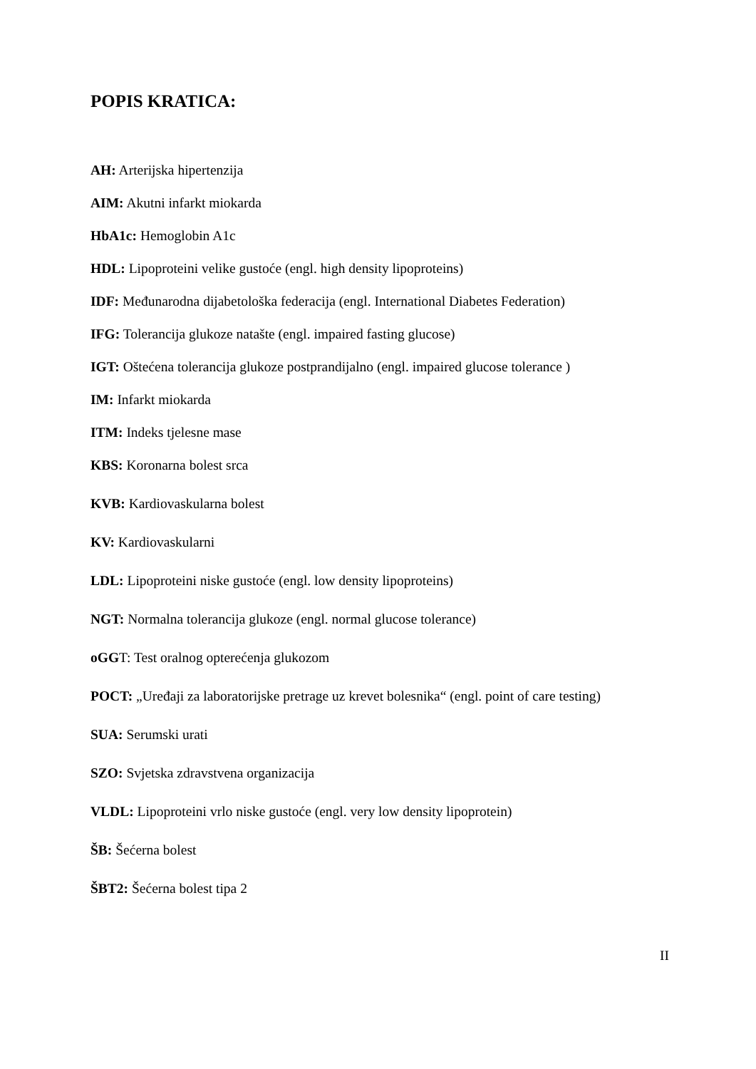POPIS KRATICA:
AH: Arterijska hipertenzija
AIM: Akutni infarkt miokarda
HbA1c: Hemoglobin A1c
HDL: Lipoproteini velike gustoće (engl. high density lipoproteins)
IDF: Međunarodna dijabetološka federacija (engl. International Diabetes Federation)
IFG: Tolerancija glukoze natašte (engl. impaired fasting glucose)
IGT: Oštećena tolerancija glukoze postprandijalno (engl. impaired glucose tolerance )
IM: Infarkt miokarda
ITM: Indeks tjelesne mase
KBS: Koronarna bolest srca
KVB: Kardiovaskularna bolest
KV: Kardiovaskularni
LDL: Lipoproteini niske gustoće (engl. low density lipoproteins)
NGT: Normalna tolerancija glukoze (engl. normal glucose tolerance)
oGGT: Test oralnog opterećenja glukozom
POCT: „Uređaji za laboratorijske pretrage uz krevet bolesnika“ (engl. point of care testing)
SUA: Serumski urati
SZO: Svjetska zdravstvena organizacija
VLDL: Lipoproteini vrlo niske gustoće (engl. very low density lipoprotein)
ŠB: Šećerna bolest
ŠBT2: Šećerna bolest tipa 2
II